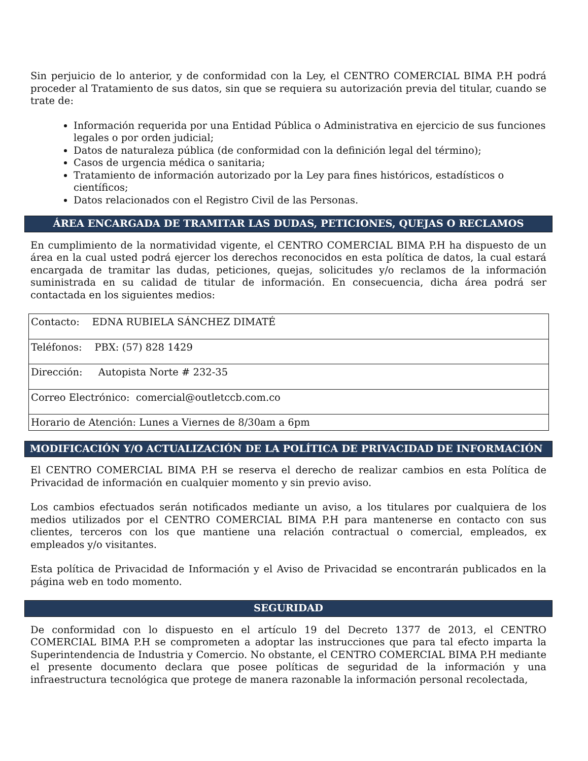Sin perjuicio de lo anterior, y de conformidad con la Ley, el CENTRO COMERCIAL BIMA P.H podrá proceder al Tratamiento de sus datos, sin que se requiera su autorización previa del titular, cuando se trate de:
Información requerida por una Entidad Pública o Administrativa en ejercicio de sus funciones legales o por orden judicial;
Datos de naturaleza pública (de conformidad con la definición legal del término);
Casos de urgencia médica o sanitaria;
Tratamiento de información autorizado por la Ley para fines históricos, estadísticos o científicos;
Datos relacionados con el Registro Civil de las Personas.
ÁREA ENCARGADA DE TRAMITAR LAS DUDAS, PETICIONES, QUEJAS O RECLAMOS
En cumplimiento de la normatividad vigente, el CENTRO COMERCIAL BIMA P.H ha dispuesto de un área en la cual usted podrá ejercer los derechos reconocidos en esta política de datos, la cual estará encargada de tramitar las dudas, peticiones, quejas, solicitudes y/o reclamos de la información suministrada en su calidad de titular de información. En consecuencia, dicha área podrá ser contactada en los siguientes medios:
| Contacto: EDNA RUBIELA SÁNCHEZ DIMATÉ |
| Teléfonos: PBX: (57) 828 1429 |
| Dirección: Autopista Norte # 232-35 |
| Correo Electrónico: comercial@outletccb.com.co |
| Horario de Atención: Lunes a Viernes de 8/30am a 6pm |
MODIFICACIÓN Y/O ACTUALIZACIÓN DE LA POLÍTICA DE PRIVACIDAD DE INFORMACIÓN
El CENTRO COMERCIAL BIMA P.H se reserva el derecho de realizar cambios en esta Política de Privacidad de información en cualquier momento y sin previo aviso.
Los cambios efectuados serán notificados mediante un aviso, a los titulares por cualquiera de los medios utilizados por el CENTRO COMERCIAL BIMA P.H para mantenerse en contacto con sus clientes, terceros con los que mantiene una relación contractual o comercial, empleados, ex empleados y/o visitantes.
Esta política de Privacidad de Información y el Aviso de Privacidad se encontrarán publicados en la página web en todo momento.
SEGURIDAD
De conformidad con lo dispuesto en el artículo 19 del Decreto 1377 de 2013, el CENTRO COMERCIAL BIMA P.H se comprometen a adoptar las instrucciones que para tal efecto imparta la Superintendencia de Industria y Comercio. No obstante, el CENTRO COMERCIAL BIMA P.H mediante el presente documento declara que posee políticas de seguridad de la información y una infraestructura tecnológica que protege de manera razonable la información personal recolectada,